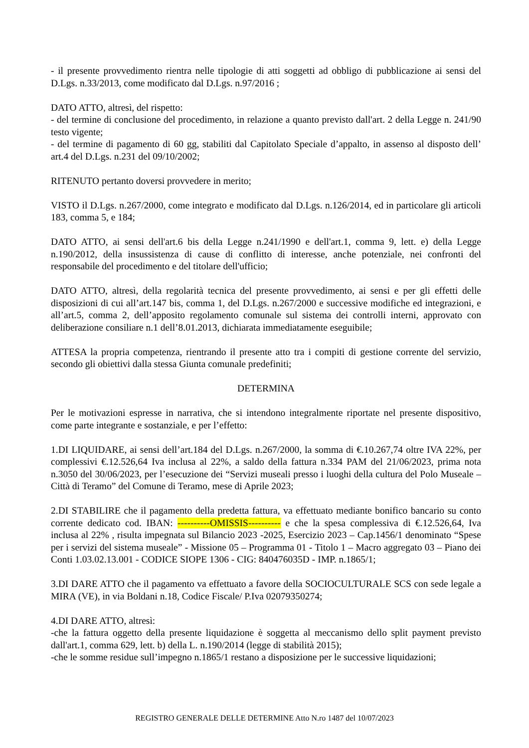- il presente provvedimento rientra nelle tipologie di atti soggetti ad obbligo di pubblicazione ai sensi del D.Lgs. n.33/2013, come modificato dal D.Lgs. n.97/2016 ;
DATO ATTO, altresì, del rispetto:
- del termine di conclusione del procedimento, in relazione a quanto previsto dall'art. 2 della Legge n. 241/90 testo vigente;
- del termine di pagamento di 60 gg, stabiliti dal Capitolato Speciale d’appalto, in assenso al disposto dell’ art.4 del D.Lgs. n.231 del 09/10/2002;
RITENUTO pertanto doversi provvedere in merito;
VISTO il D.Lgs. n.267/2000, come integrato e modificato dal D.Lgs. n.126/2014, ed in particolare gli articoli 183, comma 5, e 184;
DATO ATTO, ai sensi dell'art.6 bis della Legge n.241/1990 e dell'art.1, comma 9, lett. e) della Legge n.190/2012, della insussistenza di cause di conflitto di interesse, anche potenziale, nei confronti del responsabile del procedimento e del titolare dell'ufficio;
DATO ATTO, altresì, della regolarità tecnica del presente provvedimento, ai sensi e per gli effetti delle disposizioni di cui all’art.147 bis, comma 1, del D.Lgs. n.267/2000 e successive modifiche ed integrazioni, e all’art.5, comma 2, dell’apposito regolamento comunale sul sistema dei controlli interni, approvato con deliberazione consiliare n.1 dell’8.01.2013, dichiarata immediatamente eseguibile;
ATTESA la propria competenza, rientrando il presente atto tra i compiti di gestione corrente del servizio, secondo gli obiettivi dalla stessa Giunta comunale predefiniti;
DETERMINA
Per le motivazioni espresse in narrativa, che si intendono integralmente riportate nel presente dispositivo, come parte integrante e sostanziale, e per l’effetto:
1.DI LIQUIDARE, ai sensi dell’art.184 del D.Lgs. n.267/2000, la somma di €.10.267,74 oltre IVA 22%, per complessivi €.12.526,64 Iva inclusa al 22%, a saldo della fattura n.334 PAM del 21/06/2023, prima nota n.3050 del 30/06/2023, per l’esecuzione dei “Servizi museali presso i luoghi della cultura del Polo Museale – Città di Teramo” del Comune di Teramo, mese di Aprile 2023;
2.DI STABILIRE che il pagamento della predetta fattura, va effettuato mediante bonifico bancario su conto corrente dedicato cod. IBAN: ----------OMISSIS---------- e che la spesa complessiva di €.12.526,64, Iva inclusa al 22% , risulta impegnata sul Bilancio 2023 -2025, Esercizio 2023 – Cap.1456/1 denominato “Spese per i servizi del sistema museale” - Missione 05 – Programma 01 - Titolo 1 – Macro aggregato 03 – Piano dei Conti 1.03.02.13.001 - CODICE SIOPE 1306 - CIG: 840476035D - IMP. n.1865/1;
3.DI DARE ATTO che il pagamento va effettuato a favore della SOCIOCULTURALE SCS con sede legale a MIRA (VE), in via Boldani n.18, Codice Fiscale/ P.Iva 02079350274;
4.DI DARE ATTO, altresì:
-che la fattura oggetto della presente liquidazione è soggetta al meccanismo dello split payment previsto dall'art.1, comma 629, lett. b) della L. n.190/2014 (legge di stabilità 2015);
-che le somme residue sull’impegno n.1865/1 restano a disposizione per le successive liquidazioni;
REGISTRO GENERALE DELLE DETERMINE Atto N.ro 1487 del 10/07/2023